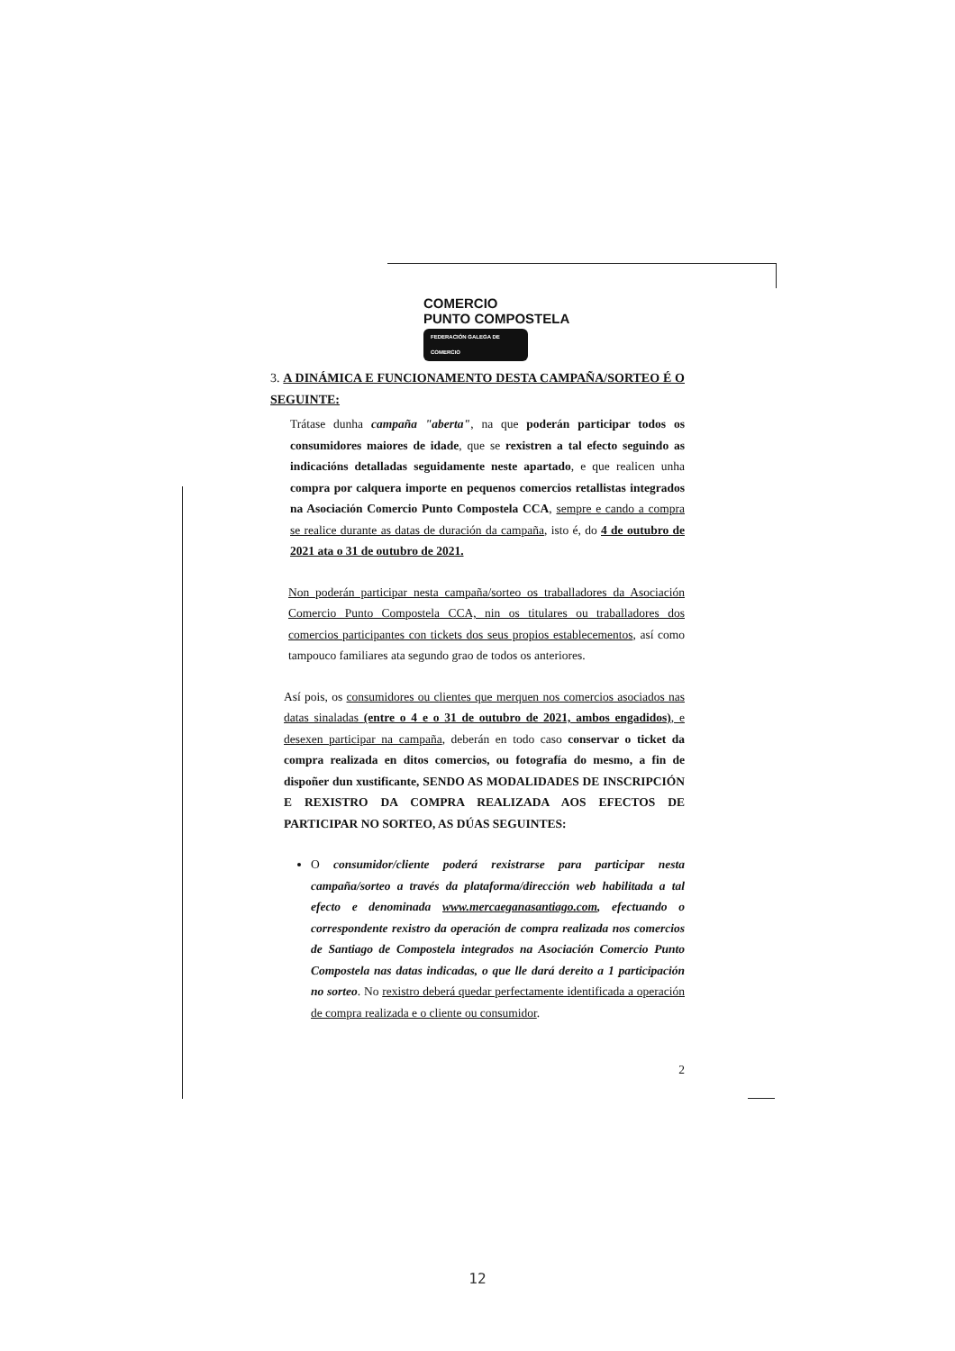COMERCIO
PUNTO COMPOSTELA
FEDERACIÓN GALEGA DE COMERCIO
3. A DINÁMICA E FUNCIONAMENTO DESTA CAMPAÑA/SORTEO É O SEGUINTE:
Trátase dunha campaña "aberta", na que poderán participar todos os consumidores maiores de idade, que se rexistren a tal efecto seguindo as indicacións detalladas seguidamente neste apartado, e que realicen unha compra por calquera importe en pequenos comercios retallistas integrados na Asociación Comercio Punto Compostela CCA, sempre e cando a compra se realice durante as datas de duración da campaña, isto é, do 4 de outubro de 2021 ata o 31 de outubro de 2021.
Non poderán participar nesta campaña/sorteo os traballadores da Asociación Comercio Punto Compostela CCA, nin os titulares ou traballadores dos comercios participantes con tickets dos seus propios establecementos, así como tampouco familiares ata segundo grao de todos os anteriores.
Así pois, os consumidores ou clientes que merquen nos comercios asociados nas datas sinaladas (entre o 4 e o 31 de outubro de 2021, ambos engadidos), e desexen participar na campaña, deberán en todo caso conservar o ticket da compra realizada en ditos comercios, ou fotografía do mesmo, a fin de dispoñer dun xustificante, SENDO AS MODALIDADES DE INSCRIPCIÓN E REXISTRO DA COMPRA REALIZADA AOS EFECTOS DE PARTICIPAR NO SORTEO, AS DÚAS SEGUINTES:
O consumidor/cliente poderá rexistrarse para participar nesta campaña/sorteo a través da plataforma/dirección web habilitada a tal efecto e denominada www.mercaeganasantiago.com, efectuando o correspondente rexistro da operación de compra realizada nos comercios de Santiago de Compostela integrados na Asociación Comercio Punto Compostela nas datas indicadas, o que lle dará dereito a 1 participación no sorteo. No rexistro deberá quedar perfectamente identificada a operación de compra realizada e o cliente ou consumidor.
2
12